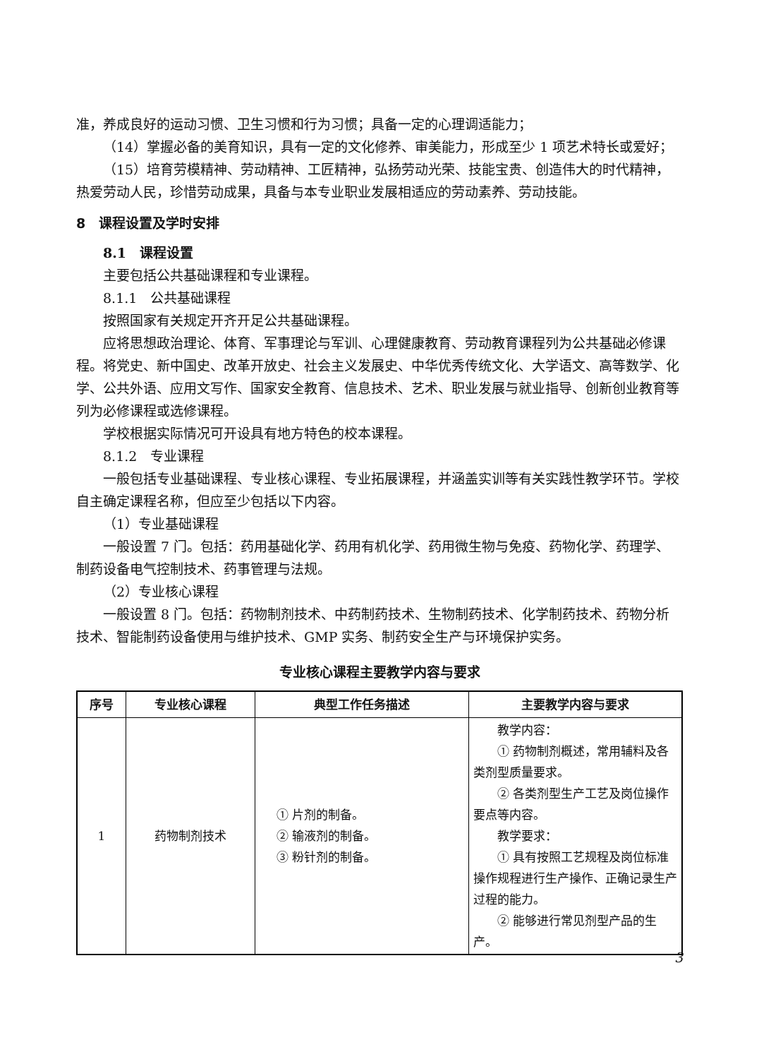准，养成良好的运动习惯、卫生习惯和行为习惯；具备一定的心理调适能力；
（14）掌握必备的美育知识，具有一定的文化修养、审美能力，形成至少 1 项艺术特长或爱好；
（15）培育劳模精神、劳动精神、工匠精神，弘扬劳动光荣、技能宝贵、创造伟大的时代精神，热爱劳动人民，珍惜劳动成果，具备与本专业职业发展相适应的劳动素养、劳动技能。
8　课程设置及学时安排
8.1　课程设置
主要包括公共基础课程和专业课程。
8.1.1　公共基础课程
按照国家有关规定开齐开足公共基础课程。
应将思想政治理论、体育、军事理论与军训、心理健康教育、劳动教育课程列为公共基础必修课程。将党史、新中国史、改革开放史、社会主义发展史、中华优秀传统文化、大学语文、高等数学、化学、公共外语、应用文写作、国家安全教育、信息技术、艺术、职业发展与就业指导、创新创业教育等列为必修课程或选修课程。
学校根据实际情况可开设具有地方特色的校本课程。
8.1.2　专业课程
一般包括专业基础课程、专业核心课程、专业拓展课程，并涵盖实训等有关实践性教学环节。学校自主确定课程名称，但应至少包括以下内容。
（1）专业基础课程
一般设置 7 门。包括：药用基础化学、药用有机化学、药用微生物与免疫、药物化学、药理学、制药设备电气控制技术、药事管理与法规。
（2）专业核心课程
一般设置 8 门。包括：药物制剂技术、中药制药技术、生物制药技术、化学制药技术、药物分析技术、智能制药设备使用与维护技术、GMP 实务、制药安全生产与环境保护实务。
专业核心课程主要教学内容与要求
| 序号 | 专业核心课程 | 典型工作任务描述 | 主要教学内容与要求 |
| --- | --- | --- | --- |
| 1 | 药物制剂技术 | ① 片剂的制备。 ② 输液剂的制备。 ③ 粉针剂的制备。 | 教学内容： ① 药物制剂概述，常用辅料及各类剂型质量要求。 ② 各类剂型生产工艺及岗位操作要点等内容。 教学要求： ① 具有按照工艺规程及岗位标准操作规程进行生产操作、正确记录生产过程的能力。 ② 能够进行常见剂型产品的生产。 |
3